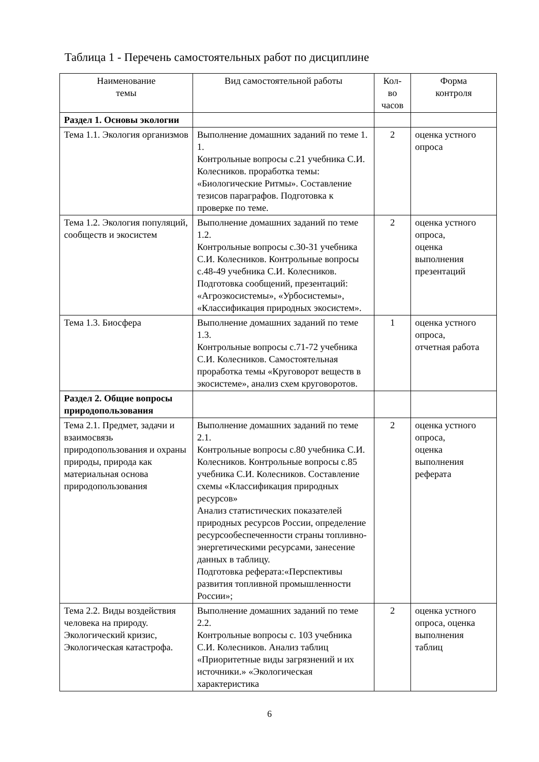Таблица 1 - Перечень самостоятельных работ по дисциплине
| Наименование темы | Вид самостоятельной работы | Кол- во часов | Форма контроля |
| --- | --- | --- | --- |
| Раздел 1. Основы экологии | | | |
| Тема 1.1. Экология организмов | Выполнение домашних заданий по теме 1. 1. Контрольные вопросы с.21 учебника С.И. Колесников. проработка темы: «Биологические Ритмы». Составление тезисов параграфов. Подготовка к проверке по теме. | 2 | оценка устного опроса |
| Тема 1.2. Экология популяций, сообществ и экосистем | Выполнение домашних заданий по теме 1.2. Контрольные вопросы с.30-31 учебника С.И. Колесников. Контрольные вопросы с.48-49 учебника С.И. Колесников. Подготовка сообщений, презентаций: «Агроэкосистемы», «Урбосистемы», «Классификация природных экосистем». | 2 | оценка устного опроса, оценка выполнения презентаций |
| Тема 1.3. Биосфера | Выполнение домашних заданий по теме 1.3. Контрольные вопросы с.71-72 учебника С.И. Колесников. Самостоятельная проработка темы «Круговорот веществ в экосистеме», анализ схем круговоротов. | 1 | оценка устного опроса, отчетная работа |
| Раздел 2. Общие вопросы природопользования | | | |
| Тема 2.1. Предмет, задачи и взаимосвязь природопользования и охраны природы, природа как материальная основа природопользования | Выполнение домашних заданий по теме 2.1. Контрольные вопросы с.80 учебника С.И. Колесников. Контрольные вопросы с.85 учебника С.И. Колесников. Составление схемы «Классификация природных ресурсов» Анализ статистических показателей природных ресурсов России, определение ресурсообеспеченности страны топливно-энергетическими ресурсами, занесение данных в таблицу. Подготовка реферата:«Перспективы развития топливной промышленности России»; | 2 | оценка устного опроса, оценка выполнения реферата |
| Тема 2.2. Виды воздействия человека на природу. Экологический кризис, Экологическая катастрофа. | Выполнение домашних заданий по теме 2.2. Контрольные вопросы с. 103 учебника С.И. Колесников. Анализ таблиц «Приоритетные виды загрязнений и их источники.» «Экологическая характеристика | 2 | оценка устного опроса, оценка выполнения таблиц |
6